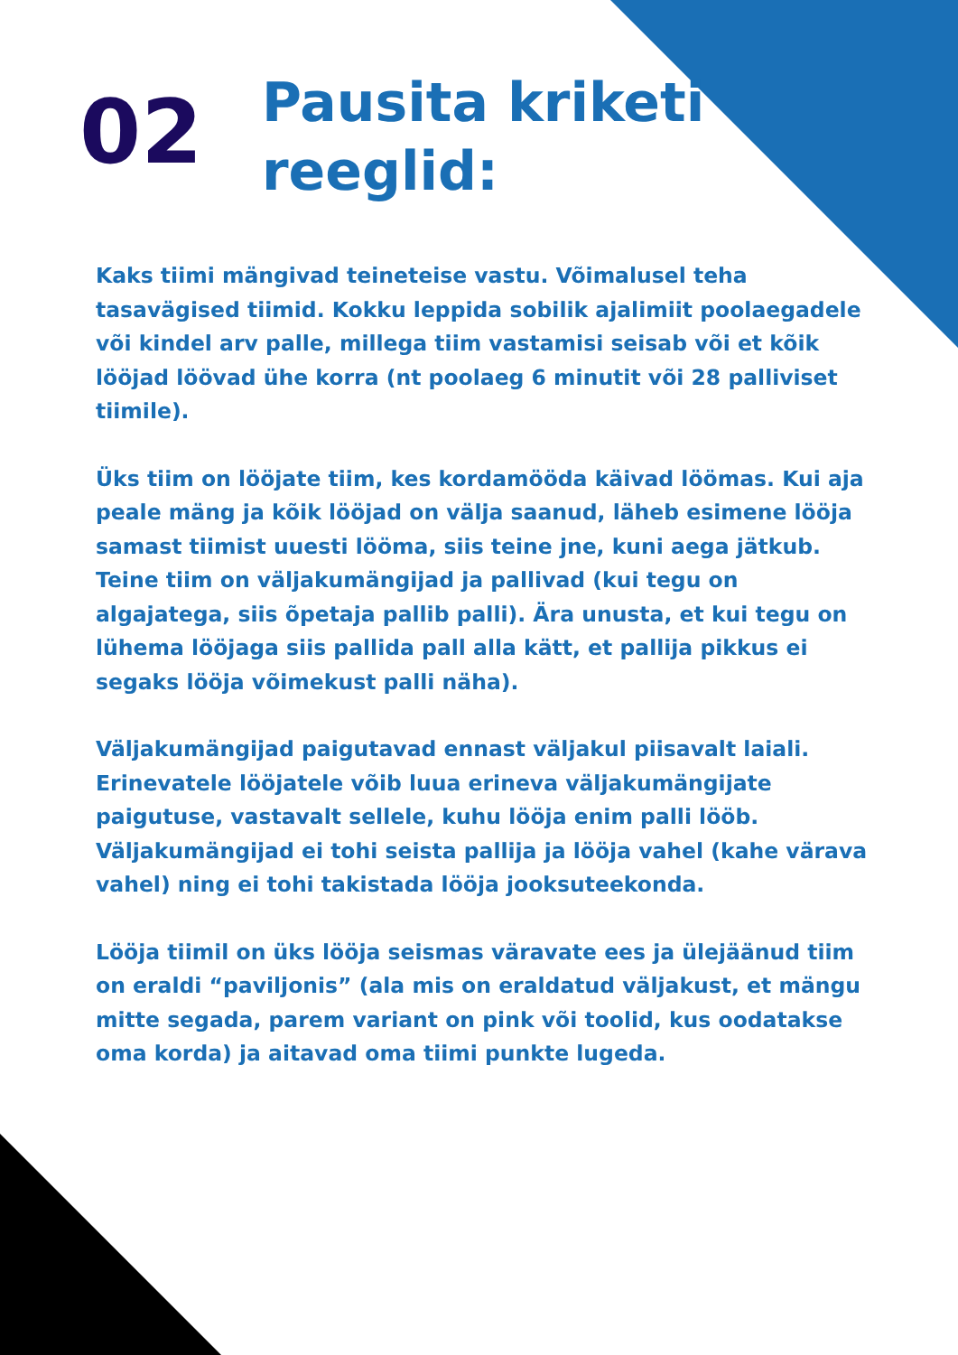02
Pausita kriketi
reeglid:
Kaks tiimi mängivad teineteise vastu. Võimalusel teha tasavägised tiimid. Kokku leppida sobilik ajalimiit poolaegadele või kindel arv palle, millega tiim vastamisi seisab või et kõik lööjad löövad ühe korra (nt poolaeg 6 minutit või 28 palliviset tiimile).
Üks tiim on lööjate tiim, kes kordamööda käivad löömas. Kui aja peale mäng ja kõik lööjad on välja saanud, läheb esimene lööja samast tiimist uuesti lööma, siis teine jne, kuni aega jätkub. Teine tiim on väljakumängijad ja pallivad (kui tegu on algajatega, siis õpetaja pallib palli). Ära unusta, et kui tegu on lühema lööjaga siis pallida pall alla kätt, et pallija pikkus ei segaks lööja võimekust palli näha).
Väljakumängijad paigutavad ennast väljakul piisavalt laiali. Erinevatele lööjatele võib luua erineva väljakumängijate paigutuse, vastavalt sellele, kuhu lööja enim palli lööb. Väljakumängijad ei tohi seista pallija ja lööja vahel (kahe värava vahel) ning ei tohi takistada lööja jooksuteekonda.
Lööja tiimil on üks lööja seismas väravate ees ja ülejäänud tiim on eraldi “paviljonis” (ala mis on eraldatud väljakust, et mängu mitte segada, parem variant on pink või toolid, kus oodatakse oma korda) ja aitavad oma tiimi punkte lugeda.